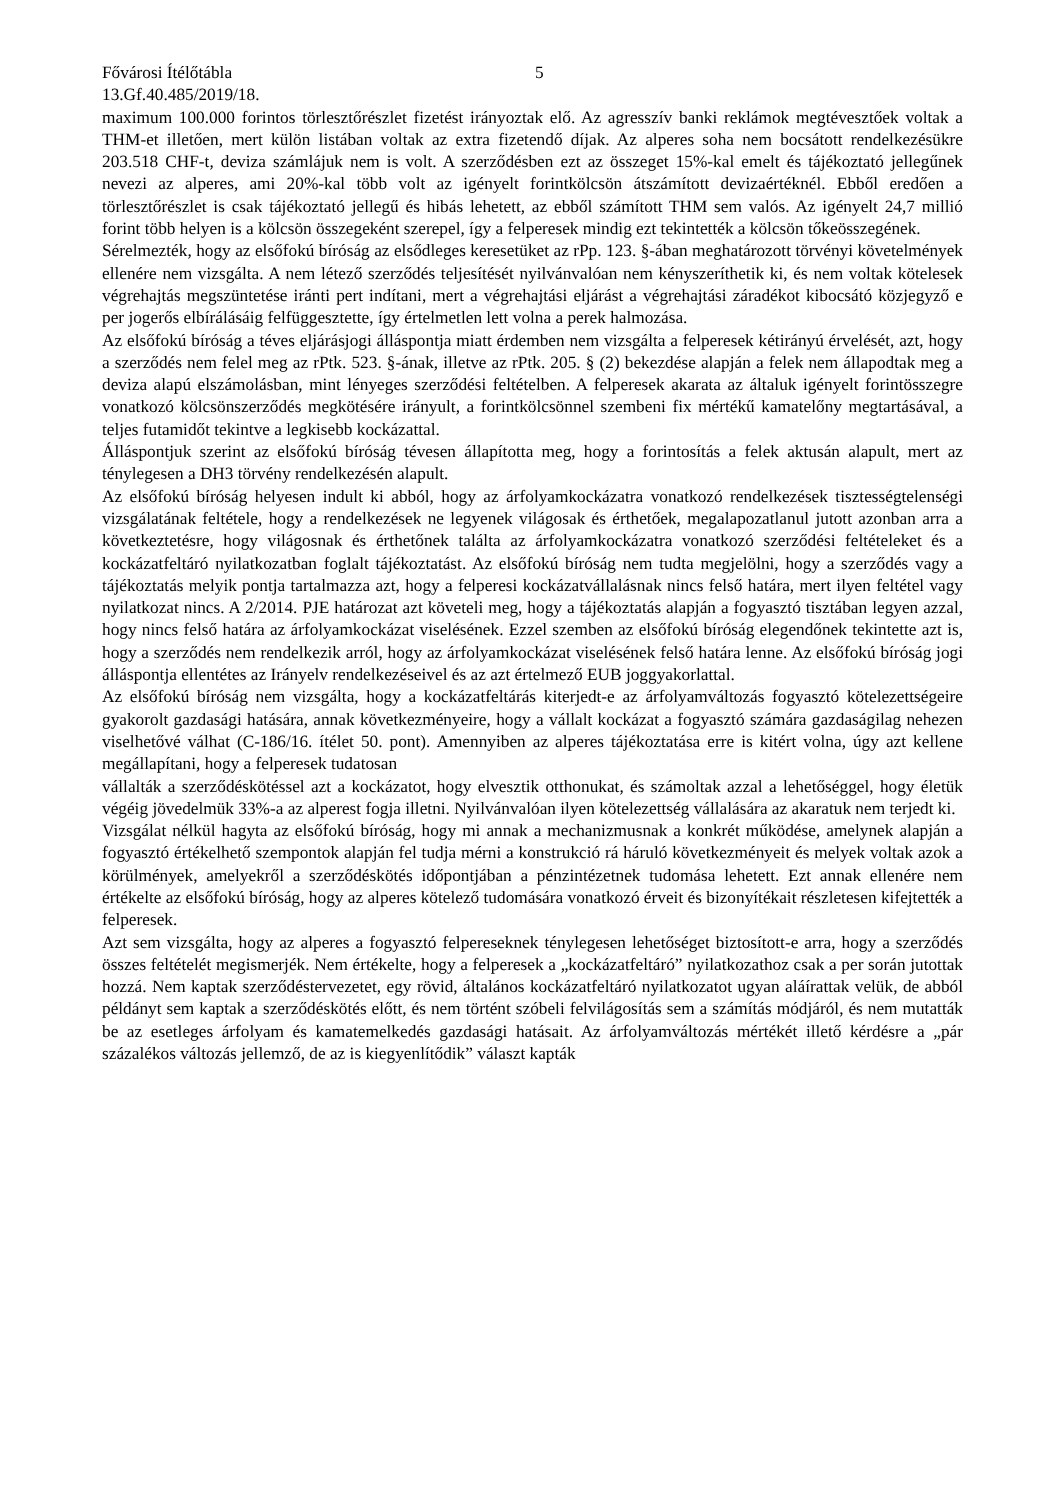Fővárosi Ítélőtábla 5
13.Gf.40.485/2019/18.
maximum 100.000 forintos törlesztőrészlet fizetést irányoztak elő. Az agresszív banki reklámok megtévesztőek voltak a THM-et illetően, mert külön listában voltak az extra fizetendő díjak. Az alperes soha nem bocsátott rendelkezésükre 203.518 CHF-t, deviza számlájuk nem is volt. A szerződésben ezt az összeget 15%-kal emelt és tájékoztató jellegűnek nevezi az alperes, ami 20%-kal több volt az igényelt forintkölcsön átszámított devizaértéknél. Ebből eredően a törlesztőrészlet is csak tájékoztató jellegű és hibás lehetett, az ebből számított THM sem valós. Az igényelt 24,7 millió forint több helyen is a kölcsön összegeként szerepel, így a felperesek mindig ezt tekintették a kölcsön tőkeösszegének.
Sérelmezték, hogy az elsőfokú bíróság az elsődleges keresetüket az rPp. 123. §-ában meghatározott törvényi követelmények ellenére nem vizsgálta. A nem létező szerződés teljesítését nyilvánvalóan nem kényszeríthetik ki, és nem voltak kötelesek végrehajtás megszüntetése iránti pert indítani, mert a végrehajtási eljárást a végrehajtási záradékot kibocsátó közjegyző e per jogerős elbírálásáig felfüggesztette, így értelmetlen lett volna a perek halmozása.
Az elsőfokú bíróság a téves eljárásjogi álláspontja miatt érdemben nem vizsgálta a felperesek kétirányú érvelését, azt, hogy a szerződés nem felel meg az rPtk. 523. §-ának, illetve az rPtk. 205. § (2) bekezdése alapján a felek nem állapodtak meg a deviza alapú elszámolásban, mint lényeges szerződési feltételben. A felperesek akarata az általuk igényelt forintösszegre vonatkozó kölcsönszerződés megkötésére irányult, a forintkölcsönnel szembeni fix mértékű kamatelőny megtartásával, a teljes futamidőt tekintve a legkisebb kockázattal.
Álláspontjuk szerint az elsőfokú bíróság tévesen állapította meg, hogy a forintosítás a felek aktusán alapult, mert az ténylegesen a DH3 törvény rendelkezésén alapult.
Az elsőfokú bíróság helyesen indult ki abból, hogy az árfolyamkockázatra vonatkozó rendelkezések tisztességtelenségi vizsgálatának feltétele, hogy a rendelkezések ne legyenek világosak és érthetőek, megalapozatlanul jutott azonban arra a következtetésre, hogy világosnak és érthetőnek találta az árfolyamkockázatra vonatkozó szerződési feltételeket és a kockázatfeltáró nyilatkozatban foglalt tájékoztatást. Az elsőfokú bíróság nem tudta megjelölni, hogy a szerződés vagy a tájékoztatás melyik pontja tartalmazza azt, hogy a felperesi kockázatvállalásnak nincs felső határa, mert ilyen feltétel vagy nyilatkozat nincs. A 2/2014. PJE határozat azt követeli meg, hogy a tájékoztatás alapján a fogyasztó tisztában legyen azzal, hogy nincs felső határa az árfolyamkockázat viselésének. Ezzel szemben az elsőfokú bíróság elegendőnek tekintette azt is, hogy a szerződés nem rendelkezik arról, hogy az árfolyamkockázat viselésének felső határa lenne. Az elsőfokú bíróság jogi álláspontja ellentétes az Irányelv rendelkezéseivel és az azt értelmező EUB joggyakorlattal.
Az elsőfokú bíróság nem vizsgálta, hogy a kockázatfeltárás kiterjedt-e az árfolyamváltozás fogyasztó kötelezettségeire gyakorolt gazdasági hatására, annak következményeire, hogy a vállalt kockázat a fogyasztó számára gazdaságilag nehezen viselhetővé válhat (C-186/16. ítélet 50. pont). Amennyiben az alperes tájékoztatása erre is kitért volna, úgy azt kellene megállapítani, hogy a felperesek tudatosan
vállalták a szerződéskötéssel azt a kockázatot, hogy elvesztik otthonukat, és számoltak azzal a lehetőséggel, hogy életük végéig jövedelmük 33%-a az alperest fogja illetni. Nyilvánvalóan ilyen kötelezettség vállalására az akaratuk nem terjedt ki.
Vizsgálat nélkül hagyta az elsőfokú bíróság, hogy mi annak a mechanizmusnak a konkrét működése, amelynek alapján a fogyasztó értékelhető szempontok alapján fel tudja mérni a konstrukció rá háruló következményeit és melyek voltak azok a körülmények, amelyekről a szerződéskötés időpontjában a pénzintézetnek tudomása lehetett. Ezt annak ellenére nem értékelte az elsőfokú bíróság, hogy az alperes kötelező tudomására vonatkozó érveit és bizonyítékait részletesen kifejtették a felperesek.
Azt sem vizsgálta, hogy az alperes a fogyasztó felpereseknek ténylegesen lehetőséget biztosított-e arra, hogy a szerződés összes feltételét megismerjék. Nem értékelte, hogy a felperesek a „kockázatfeltáró” nyilatkozathoz csak a per során jutottak hozzá. Nem kaptak szerződéstervezetet, egy rövid, általános kockázatfeltáró nyilatkozatot ugyan aláírattak velük, de abból példányt sem kaptak a szerződéskötés előtt, és nem történt szóbeli felvilágosítás sem a számítás módjáról, és nem mutatták be az esetleges árfolyam és kamatemelkedés gazdasági hatásait. Az árfolyamváltozás mértékét illető kérdésre a „pár százalékos változás jellemző, de az is kiegyenlítődik” választ kapták